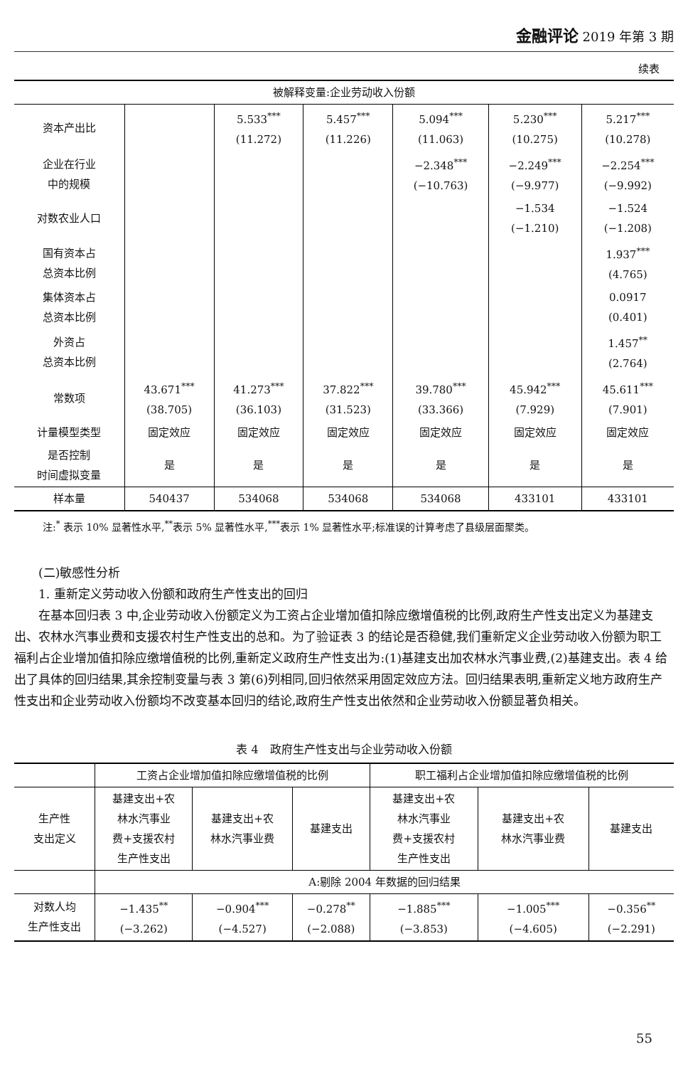金融评论 2019 年第 3 期
续表
| 被解释变量:企业劳动收入份额 | | | | | | |
| 资本产出比 | | 5.533<sup>***</sup> (11.272) | 5.457<sup>***</sup> (11.226) | 5.094<sup>***</sup> (11.063) | 5.230<sup>***</sup> (10.275) | 5.217<sup>***</sup> (10.278) |
| 企业在行业 中的规模 | | | | −2.348<sup>***</sup> (−10.763) | −2.249<sup>***</sup> (−9.977) | −2.254<sup>***</sup> (−9.992) |
| 对数农业人口 | | | | | −1.534 (−1.210) | −1.524 (−1.208) |
| 国有资本占 总资本比例 | | | | | | 1.937<sup>***</sup> (4.765) |
| 集体资本占 总资本比例 | | | | | | 0.0917 (0.401) |
| 外资占 总资本比例 | | | | | | 1.457<sup>**</sup> (2.764) |
| 常数项 | 43.671<sup>***</sup> (38.705) | 41.273<sup>***</sup> (36.103) | 37.822<sup>***</sup> (31.523) | 39.780<sup>***</sup> (33.366) | 45.942<sup>***</sup> (7.929) | 45.611<sup>***</sup> (7.901) |
| 计量模型类型 | 固定效应 | 固定效应 | 固定效应 | 固定效应 | 固定效应 | 固定效应 |
| 是否控制 时间虚拟变量 | 是 | 是 | 是 | 是 | 是 | 是 |
| 样本量 | 540437 | 534068 | 534068 | 534068 | 433101 | 433101 |
注:<sup>*</sup> 表示 10% 显著性水平,<sup>**</sup>表示 5% 显著性水平,<sup>***</sup>表示 1% 显著性水平;标准误的计算考虑了县级层面聚类。
(二)敏感性分析
1. 重新定义劳动收入份额和政府生产性支出的回归
在基本回归表 3 中,企业劳动收入份额定义为工资占企业增加值扣除应缴增值税的比例,政府生产性支出定义为基建支出、农林水汽事业费和支援农村生产性支出的总和。为了验证表 3 的结论是否稳健,我们重新定义企业劳动收入份额为职工福利占企业增加值扣除应缴增值税的比例,重新定义政府生产性支出为:(1)基建支出加农林水汽事业费,(2)基建支出。表 4 给出了具体的回归结果,其余控制变量与表 3 第(6)列相同,回归依然采用固定效应方法。回归结果表明,重新定义地方政府生产性支出和企业劳动收入份额均不改变基本回归的结论,政府生产性支出依然和企业劳动收入份额显著负相关。
表 4　政府生产性支出与企业劳动收入份额
| | 工资占企业增加值扣除应缴增值税的比例 | | | 职工福利占企业增加值扣除应缴增值税的比例 | | |
| 生产性 支出定义 | 基建支出+农 林水汽事业 费+支援农村 生产性支出 | 基建支出+农 林水汽事业费 | 基建支出 | 基建支出+农 林水汽事业 费+支援农村 生产性支出 | 基建支出+农 林水汽事业费 | 基建支出 |
| | A:剔除 2004 年数据的回归结果 | | | | | |
| 对数人均 生产性支出 | −1.435<sup>**</sup> (−3.262) | −0.904<sup>***</sup> (−4.527) | −0.278<sup>**</sup> (−2.088) | −1.885<sup>***</sup> (−3.853) | −1.005<sup>***</sup> (−4.605) | −0.356<sup>**</sup> (−2.291) |
55